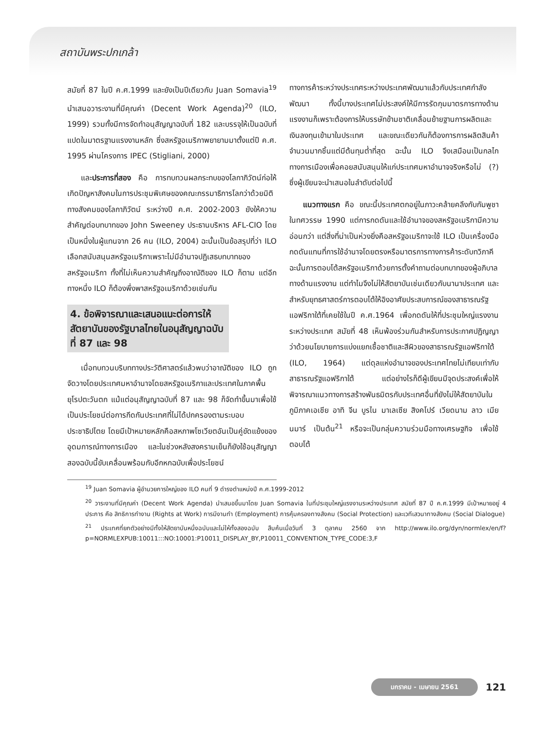สถาบันพระปกเกล้า
สมัยที่ 87 ในปี ค.ศ.1999 และยังเป็นปีเดียวกับ Juan Somavia<sup>19</sup> นำเสนอวาระงานที่มีคุณค่า (Decent Work Agenda)<sup>20</sup> (ILO, 1999) รวมทั้งมีการจัดทำอนุสัญญาฉบับที่ 182 และบรรจุให้เป็นฉบับที่แปดในมาตรฐานแรงงานหลัก ซึ่งสหรัฐอเมริกาพยายามมาตั้งแต่ปี ค.ศ. 1995 ผ่านโครงการ IPEC (Stigliani, 2000)
และประการที่สอง คือ การทบทวนผลกระทบของโลกาภิวัตน์ก่อให้เกิดปัญหาสังคมในการประชุมพิเศษของคณะกรรมาธิการโลกว่าด้วยมิติทางสังคมของโลกาภิวัตน์ ระหว่างปี ค.ศ. 2002-2003 ยังให้ความสำคัญต่อบทบาทของ John Sweeney ประธานบริหาร AFL-CIO โดยเป็นหนึ่งในผู้แทนจาก 26 คน (ILO, 2004) ฉะนั้นเป็นข้อสรุปที่ว่า ILO เลือกสนับสนุนสหรัฐอเมริกาเพราะไม่มีอำนาจปฏิเสธบทบาทของสหรัฐอเมริกา ทั้งที่ไม่เห็นความสำคัญถึงอาณัติของ ILO ก็ตาม แต่อีกทางหนึ่ง ILO ก็ต้องพึ่งพาสหรัฐอเมริกาด้วยเช่นกัน
4. ข้อพิจารณาและเสนอแนะต่อการให้สัตยาบันของรัฐบาลไทยในอนุสัญญาฉบับที่ 87 และ 98
เมื่อทบทวนบริบททางประวัติศาสตร์แล้วพบว่าอาณัติของ ILO ถูกจัดวางโดยประเทศมหาอำนาจโดยสหรัฐอเมริกาและประเทศในภาคพื้นยุโรปตะวันตก แม้แต่อนุสัญญาฉบับที่ 87 และ 98 ก็จัดทำขึ้นมาเพื่อใช้เป็นประโยชน์ต่อการกีดกันประเทศที่ไม่ได้ปกครองตามระบอบประชาธิปไตย โดยมีเป้าหมายหลักคือสหภาพโซเวียตอันเป็นคู่ขัดแย้งของอุดมการณ์ทางการเมือง และในช่วงหลังสงครามเย็นก็ยังใช้อนุสัญญาสองฉบับนี้ขับเคลื่อนพร้อมกับอีกหกฉบับเพื่อประโยชน์
ทางการค้าระหว่างประเทศระหว่างประเทศพัฒนาแล้วกับประเทศกำลังพัฒนา ทั้งนี้บางประเทศไม่ประสงค์ให้มีการรัดกุมมาตรการทางด้านแรงงานก็เพราะต้องการให้บรรษัทข้ามชาติเคลื่อนย้ายฐานการผลิตและเงินลงทุนเข้ามาในประเทศ และขณะเดียวกันก็ต้องการการผลิตสินค้าจำนวนมากชิ้นแต่มีต้นทุนต่ำที่สุด ฉะนั้น ILO จึงเสมือนเป็นกลไกทางการเมืองเพื่อคอยสนับสนุนให้แก่ประเทศมหาอำนาจจริงหรือไม่ (?) ซึ่งผู้เขียนจะนำเสนอในลำดับต่อไปนี้
แนวทางแรก คือ ขณะนี้ประเทศตกอยู่ในภาวะคล้ายคลึงกับกัมพูชาในทศวรรษ 1990 แต่การกดดันและใช้อำนาจของสหรัฐอเมริกามีความอ่อนกว่า แต่สิ่งที่น่าเป็นห่วงยิ่งคือสหรัฐอเมริกาจะใช้ ILO เป็นเครื่องมือกดดันแทนที่การใช้อำนาจโดยตรงหรือมาตรการทางการค้าระดับทวิภาคี ฉะนั้นการตอบโต้สหรัฐอเมริกาด้วยการตั้งคำถามต่อบทบาทของผู้อภิบาลทางด้านแรงงาน แต่ทำไมจึงไม่ให้สัตยาบันเช่นเดียวกับนานาประเทศ และสำหรับยุทธศาสตร์การตอบโต้ให้อิงอาศัยประสบการณ์ของสาธารณรัฐแอฟริกาใต้ที่เคยใช้ในปี ค.ศ.1964 เพื่อกดดันให้ที่ประชุมใหญ่แรงงานระหว่างประเทศ สมัยที่ 48 เห็นพ้องร่วมกันสำหรับการประกาศปฏิญญาว่าด้วยนโยบายการแบ่งแยกเชื้อชาติและสีผิวของสาธารณรัฐแอฟริกาใต้ (ILO, 1964) แต่ดุลแห่งอำนาจของประเทศไทยไม่เทียบเท่ากับสาธารณรัฐแอฟริกาใต้ แต่อย่างไรก็ดีผู้เขียนมีจุดประสงค์เพื่อให้พิจารณาแนวทางการสร้างพันธมิตรกับประเทศอื่นที่ยังไม่ให้สัตยาบันในภูมิภาคเอเชีย อาทิ จีน บูรไน มาเลเซีย สิงคโปร์ เวียดนาม ลาว เมียนมาร์ เป็นต้น<sup>21</sup> หรือจะเป็นกลุ่มความร่วมมือทางเศรษฐกิจ เพื่อใช้ตอบโต้
<sup>19</sup> Juan Somavia ผู้อำนวยการใหญ่ของ ILO คนที่ 9 ดำรงตำแหน่งปี ค.ศ.1999-2012
<sup>20</sup> วาระงานที่มีคุณค่า (Decent Work Agenda) นำเสนอขึ้นมาโดย Juan Somavia ในที่ประชุมใหญ่แรงงานระหว่างประเทศ สมัยที่ 87 ปี ค.ศ.1999 มีเป้าหมายอยู่ 4 ประการ คือ สิทธิการทำงาน (Rights at Work) การมีงานทำ (Employment) การคุ้มครองทางสังคม (Social Protection) และเวทีเสวนาทางสังคม (Social Dialogue)
<sup>21</sup> ประเทศที่ยกตัวอย่างมีทั้งให้สัตยาบันหนึ่งฉบับและไม่ให้ทั้งสองฉบับ สืบค้นเมื่อวันที่ 3 ตุลาคม 2560 จาก http://www.ilo.org/dyn/normlex/en/f?p=NORMLEXPUB:10011:::NO:10001:P10011_DISPLAY_BY,P10011_CONVENTION_TYPE_CODE:3,F
มกราคม - เมษายน 2561 121